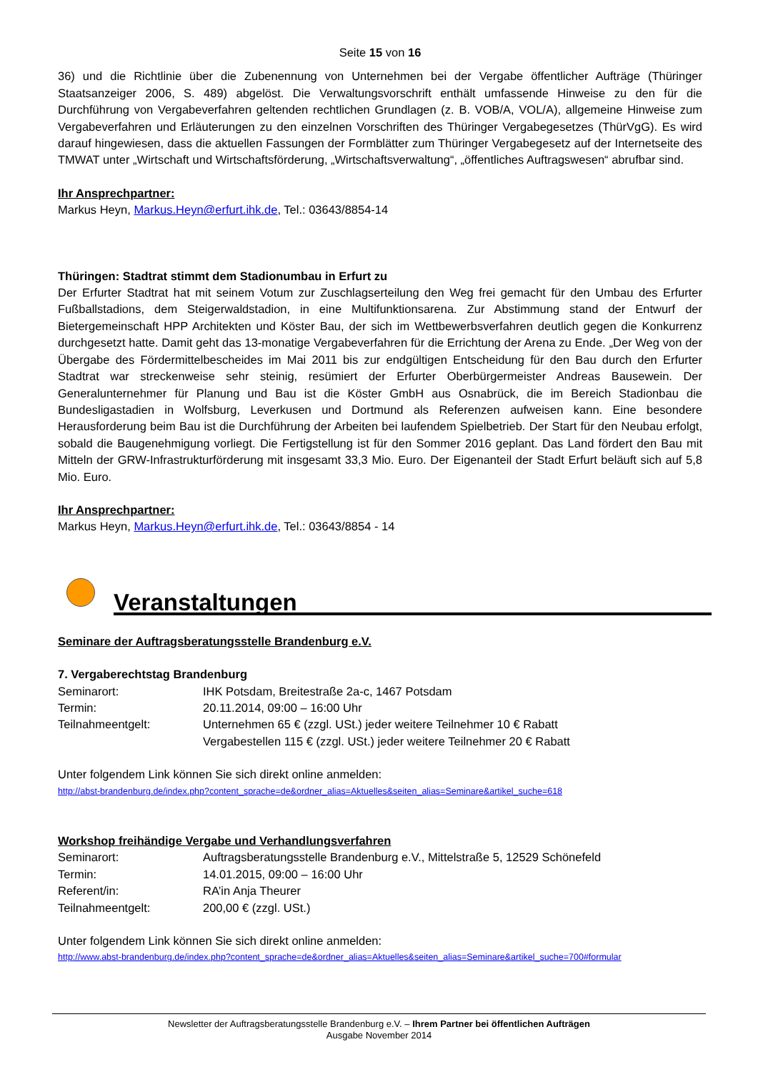Seite 15 von 16
36) und die Richtlinie über die Zubenennung von Unternehmen bei der Vergabe öffentlicher Aufträge (Thüringer Staatsanzeiger 2006, S. 489) abgelöst. Die Verwaltungsvorschrift enthält umfassende Hinweise zu den für die Durchführung von Vergabeverfahren geltenden rechtlichen Grundlagen (z. B. VOB/A, VOL/A), allgemeine Hinweise zum Vergabeverfahren und Erläuterungen zu den einzelnen Vorschriften des Thüringer Vergabegesetzes (ThürVgG). Es wird darauf hingewiesen, dass die aktuellen Fassungen der Formblätter zum Thüringer Vergabegesetz auf der Internetseite des TMWAT unter „Wirtschaft und Wirtschaftsförderung, „Wirtschaftsverwaltung“, „öffentliches Auftragswesen“ abrufbar sind.
Ihr Ansprechpartner:
Markus Heyn, Markus.Heyn@erfurt.ihk.de, Tel.: 03643/8854-14
Thüringen: Stadtrat stimmt dem Stadionumbau in Erfurt zu
Der Erfurter Stadtrat hat mit seinem Votum zur Zuschlagserteilung den Weg frei gemacht für den Umbau des Erfurter Fußballstadions, dem Steigerwaldstadion, in eine Multifunktionsarena. Zur Abstimmung stand der Entwurf der Bietergemeinschaft HPP Architekten und Köster Bau, der sich im Wettbewerbsverfahren deutlich gegen die Konkurrenz durchgesetzt hatte. Damit geht das 13-monatige Vergabeverfahren für die Errichtung der Arena zu Ende. „Der Weg von der Übergabe des Fördermittelbescheides im Mai 2011 bis zur endgültigen Entscheidung für den Bau durch den Erfurter Stadtrat war streckenweise sehr steinig, resümiert der Erfurter Oberbürgermeister Andreas Bausewein. Der Generalunternehmer für Planung und Bau ist die Köster GmbH aus Osnabrück, die im Bereich Stadionbau die Bundesligastadien in Wolfsburg, Leverkusen und Dortmund als Referenzen aufweisen kann. Eine besondere Herausforderung beim Bau ist die Durchführung der Arbeiten bei laufendem Spielbetrieb. Der Start für den Neubau erfolgt, sobald die Baugenehmigung vorliegt. Die Fertigstellung ist für den Sommer 2016 geplant. Das Land fördert den Bau mit Mitteln der GRW-Infrastrukturförderung mit insgesamt 33,3 Mio. Euro. Der Eigenanteil der Stadt Erfurt beläuft sich auf 5,8 Mio. Euro.
Ihr Ansprechpartner:
Markus Heyn, Markus.Heyn@erfurt.ihk.de, Tel.: 03643/8854 - 14
Veranstaltungen
Seminare der Auftragsberatungsstelle Brandenburg e.V.
7. Vergaberechtstag Brandenburg
| Seminarort: | IHK Potsdam, Breitestraße 2a-c, 1467 Potsdam |
| Termin: | 20.11.2014, 09:00 – 16:00 Uhr |
| Teilnahmeentgelt: | Unternehmen 65 € (zzgl. USt.) jeder weitere Teilnehmer 10 € Rabatt Vergabestellen 115 € (zzgl. USt.) jeder weitere Teilnehmer 20 € Rabatt |
Unter folgendem Link können Sie sich direkt online anmelden:
http://abst-brandenburg.de/index.php?content_sprache=de&ordner_alias=Aktuelles&seiten_alias=Seminare&artikel_suche=618
Workshop freihändige Vergabe und Verhandlungsverfahren
| Seminarort: | Auftragsberatungsstelle Brandenburg e.V., Mittelstraße 5, 12529 Schönefeld |
| Termin: | 14.01.2015, 09:00 – 16:00 Uhr |
| Referent/in: | RA’in Anja Theurer |
| Teilnahmeentgelt: | 200,00 € (zzgl. USt.) |
Unter folgendem Link können Sie sich direkt online anmelden:
http://www.abst-brandenburg.de/index.php?content_sprache=de&ordner_alias=Aktuelles&seiten_alias=Seminare&artikel_suche=700#formular
Newsletter der Auftragsberatungsstelle Brandenburg e.V. – Ihrem Partner bei öffentlichen Aufträgen
Ausgabe November 2014